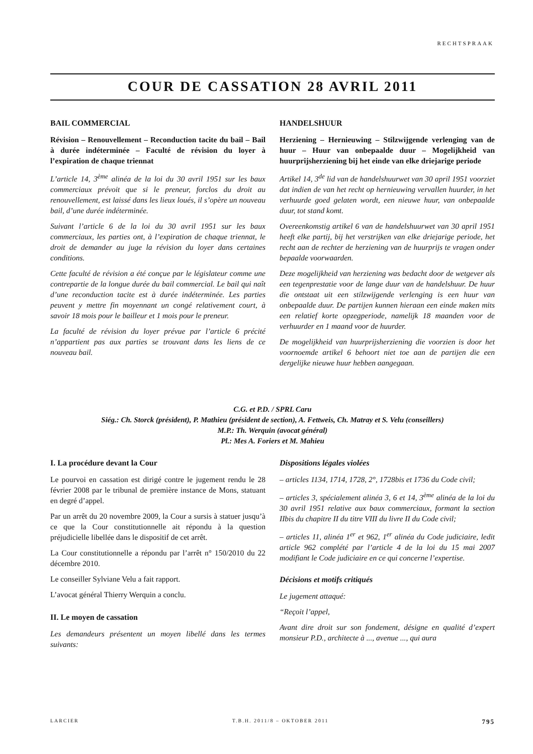RECHTSPRAAK
COUR DE CASSATION 28 AVRIL 2011
BAIL COMMERCIAL
Révision – Renouvellement – Reconduction tacite du bail – Bail à durée indéterminée – Faculté de révision du loyer à l’expiration de chaque triennat
L’article 14, 3<sup>ème</sup> alinéa de la loi du 30 avril 1951 sur les baux commerciaux prévoit que si le preneur, forclos du droit au renouvellement, est laissé dans les lieux loués, il s’opère un nouveau bail, d’une durée indéterminée.
Suivant l’article 6 de la loi du 30 avril 1951 sur les baux commerciaux, les parties ont, à l’expiration de chaque triennat, le droit de demander au juge la révision du loyer dans certaines conditions.
Cette faculté de révision a été conçue par le législateur comme une contrepartie de la longue durée du bail commercial. Le bail qui naît d’une reconduction tacite est à durée indéterminée. Les parties peuvent y mettre fin moyennant un congé relativement court, à savoir 18 mois pour le bailleur et 1 mois pour le preneur.
La faculté de révision du loyer prévue par l’article 6 précité n’appartient pas aux parties se trouvant dans les liens de ce nouveau bail.
HANDELSHUUR
Herziening – Hernieuwing – Stilzwijgende verlenging van de huur – Huur van onbepaalde duur – Mogelijkheid van huurprijsherziening bij het einde van elke driejarige periode
Artikel 14, 3<sup>de</sup> lid van de handelshuurwet van 30 april 1951 voorziet dat indien de van het recht op hernieuwing vervallen huurder, in het verhuurde goed gelaten wordt, een nieuwe huur, van onbepaalde duur, tot stand komt.
Overeenkomstig artikel 6 van de handelshuurwet van 30 april 1951 heeft elke partij, bij het verstrijken van elke driejarige periode, het recht aan de rechter de herziening van de huurprijs te vragen onder bepaalde voorwaarden.
Deze mogelijkheid van herziening was bedacht door de wetgever als een tegenprestatie voor de lange duur van de handelshuur. De huur die ontstaat uit een stilzwijgende verlenging is een huur van onbepaalde duur. De partijen kunnen hieraan een einde maken mits een relatief korte opzegperiode, namelijk 18 maanden voor de verhuurder en 1 maand voor de huurder.
De mogelijkheid van huurprijsherziening die voorzien is door het voornoemde artikel 6 behoort niet toe aan de partijen die een dergelijke nieuwe huur hebben aangegaan.
C.G. et P.D. / SPRL Caru
Siég.: Ch. Storck (président), P. Mathieu (président de section), A. Fettweis, Ch. Matray et S. Velu (conseillers)
M.P.: Th. Werquin (avocat général)
Pl.: Mes A. Foriers et M. Mahieu
I. La procédure devant la Cour
Le pourvoi en cassation est dirigé contre le jugement rendu le 28 février 2008 par le tribunal de première instance de Mons, statuant en degré d’appel.
Par un arrêt du 20 novembre 2009, la Cour a sursis à statuer jusqu’à ce que la Cour constitutionnelle ait répondu à la question préjudicielle libellée dans le dispositif de cet arrêt.
La Cour constitutionnelle a répondu par l’arrêt n° 150/2010 du 22 décembre 2010.
Le conseiller Sylviane Velu a fait rapport.
L’avocat général Thierry Werquin a conclu.
II. Le moyen de cassation
Les demandeurs présentent un moyen libellé dans les termes suivants:
Dispositions légales violées
– articles 1134, 1714, 1728, 2°, 1728bis et 1736 du Code civil;
– articles 3, spécialement alinéa 3, 6 et 14, 3<sup>ème</sup> alinéa de la loi du 30 avril 1951 relative aux baux commerciaux, formant la section IIbis du chapitre II du titre VIII du livre II du Code civil;
– articles 11, alinéa 1<sup>er</sup> et 962, 1<sup>er</sup> alinéa du Code judiciaire, ledit article 962 complété par l’article 4 de la loi du 15 mai 2007 modifiant le Code judiciaire en ce qui concerne l’expertise.
Décisions et motifs critiqués
Le jugement attaqué:
“Reçoit l’appel,
Avant dire droit sur son fondement, désigne en qualité d’expert monsieur P.D., architecte à ..., avenue ..., qui aura
LARCIER T.B.H. 2011/8 – OKTOBER 2011 795